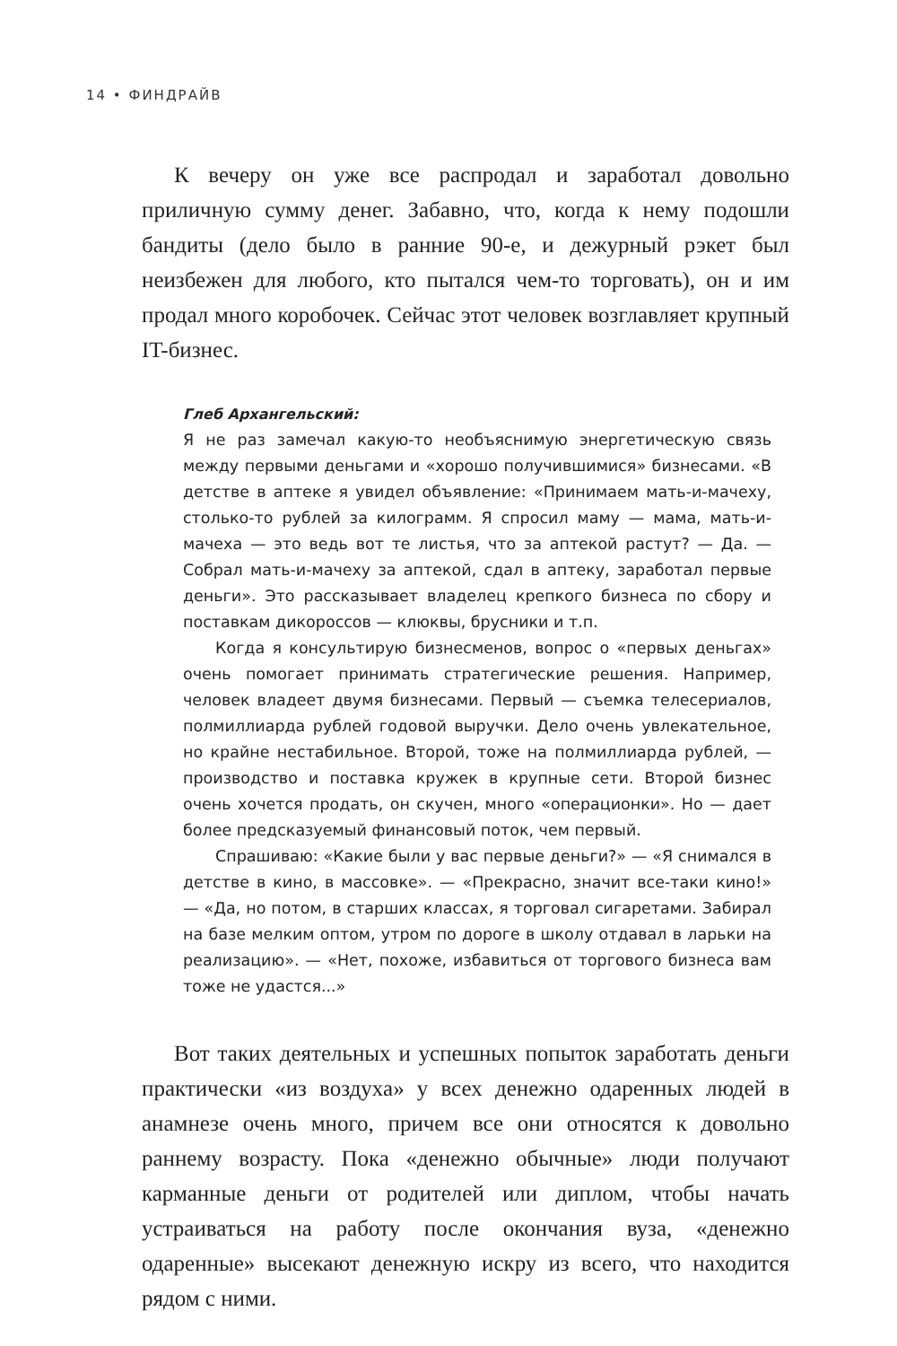14 • ФИНДРАЙВ
К вечеру он уже все распродал и заработал довольно приличную сумму денег. Забавно, что, когда к нему подошли бандиты (дело было в ранние 90-е, и дежурный рэкет был неизбежен для любого, кто пытался чем-то торговать), он и им продал много коробочек. Сейчас этот человек возглавляет крупный IT-бизнес.
Глеб Архангельский:
Я не раз замечал какую-то необъяснимую энергетическую связь между первыми деньгами и «хорошо получившимися» бизнесами. «В детстве в аптеке я увидел объявление: «Принимаем мать-и-мачеху, столько-то рублей за килограмм. Я спросил маму — мама, мать-и-мачеха — это ведь вот те листья, что за аптекой растут? — Да. — Собрал мать-и-мачеху за аптекой, сдал в аптеку, заработал первые деньги». Это рассказывает владелец крепкого бизнеса по сбору и поставкам дикороссов — клюквы, брусники и т.п.
Когда я консультирую бизнесменов, вопрос о «первых деньгах» очень помогает принимать стратегические решения. Например, человек владеет двумя бизнесами. Первый — съемка телесериалов, полмиллиарда рублей годовой выручки. Дело очень увлекательное, но крайне нестабильное. Второй, тоже на полмиллиарда рублей, — производство и поставка кружек в крупные сети. Второй бизнес очень хочется продать, он скучен, много «операционки». Но — дает более предсказуемый финансовый поток, чем первый.
Спрашиваю: «Какие были у вас первые деньги?» — «Я снимался в детстве в кино, в массовке». — «Прекрасно, значит все-таки кино!» — «Да, но потом, в старших классах, я торговал сигаретами. Забирал на базе мелким оптом, утром по дороге в школу отдавал в ларьки на реализацию». — «Нет, похоже, избавиться от торгового бизнеса вам тоже не удастся...»
Вот таких деятельных и успешных попыток заработать деньги практически «из воздуха» у всех денежно одаренных людей в анамнезе очень много, причем все они относятся к довольно раннему возрасту. Пока «денежно обычные» люди получают карманные деньги от родителей или диплом, чтобы начать устраиваться на работу после окончания вуза, «денежно одаренные» высекают денежную искру из всего, что находится рядом с ними.